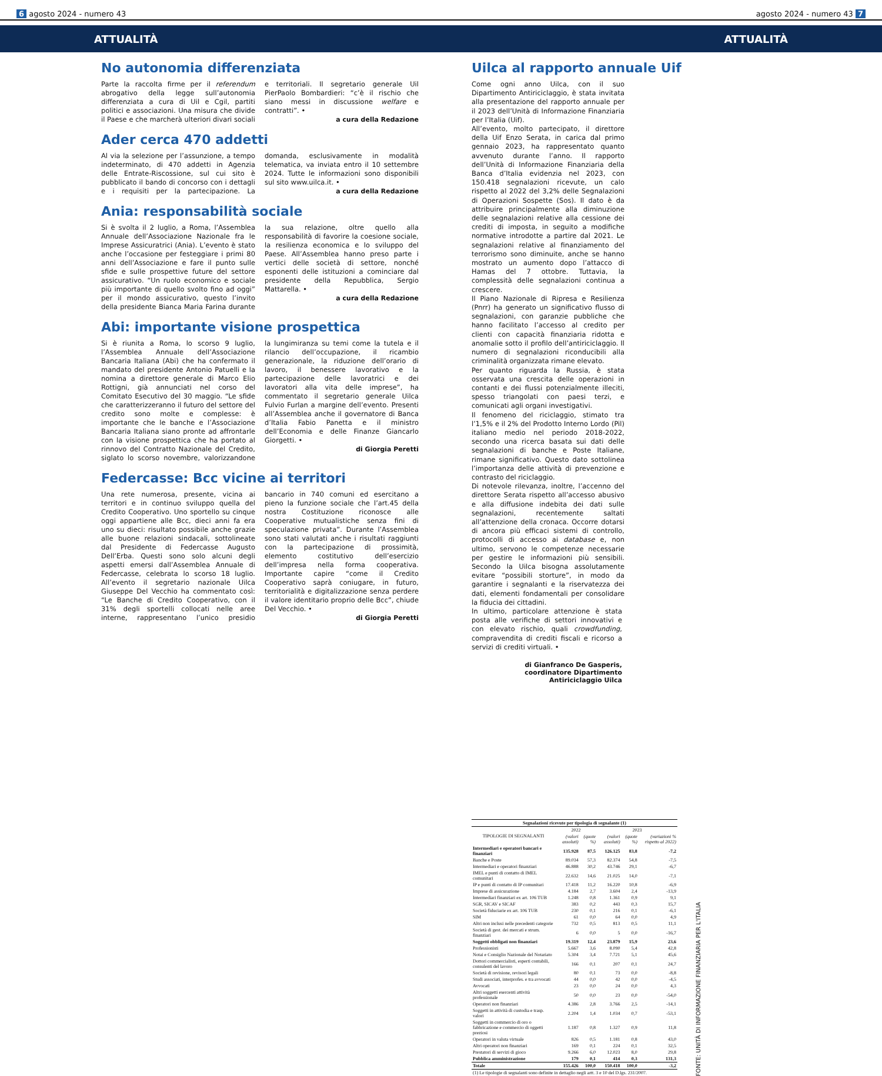6 agosto 2024 - numero 43 agosto 2024 - numero 43 7
ATTUALITÀ ATTUALITÀ
No autonomia differenziata
Parte la raccolta firme per il referendum abrogativo della legge sull’autonomia differenziata a cura di Uil e Cgil, partiti politici e associazioni. Una misura che divide il Paese e che marcherà ulteriori divari sociali e territoriali. Il segretario generale Uil PierPaolo Bombardieri: “c’è il rischio che siano messi in discussione welfare e contratti”. •
a cura della Redazione
Ader cerca 470 addetti
Al via la selezione per l’assunzione, a tempo indeterminato, di 470 addetti in Agenzia delle Entrate-Riscossione, sul cui sito è pubblicato il bando di concorso con i dettagli e i requisiti per la partecipazione. La domanda, esclusivamente in modalità telematica, va inviata entro il 10 settembre 2024. Tutte le informazioni sono disponibili sul sito www.uilca.it. •
a cura della Redazione
Ania: responsabilità sociale
Si è svolta il 2 luglio, a Roma, l’Assemblea Annuale dell’Associazione Nazionale fra le Imprese Assicuratrici (Ania). L’evento è stato anche l’occasione per festeggiare i primi 80 anni dell’Associazione e fare il punto sulle sfide e sulle prospettive future del settore assicurativo. “Un ruolo economico e sociale più importante di quello svolto fino ad oggi” per il mondo assicurativo, questo l’invito della presidente Bianca Maria Farina durante la sua relazione, oltre quello alla responsabilità di favorire la coesione sociale, la resilienza economica e lo sviluppo del Paese. All’Assemblea hanno preso parte i vertici delle società di settore, nonché esponenti delle istituzioni a cominciare dal presidente della Repubblica, Sergio Mattarella. •
a cura della Redazione
Abi: importante visione prospettica
Si è riunita a Roma, lo scorso 9 luglio, l’Assemblea Annuale dell’Associazione Bancaria Italiana (Abi) che ha confermato il mandato del presidente Antonio Patuelli e la nomina a direttore generale di Marco Elio Rottigni, già annunciati nel corso del Comitato Esecutivo del 30 maggio. “Le sfide che caratterizzeranno il futuro del settore del credito sono molte e complesse: è importante che le banche e l’Associazione Bancaria Italiana siano pronte ad affrontarle con la visione prospettica che ha portato al rinnovo del Contratto Nazionale del Credito, siglato lo scorso novembre, valorizzandone la lungimiranza su temi come la tutela e il rilancio dell’occupazione, il ricambio generazionale, la riduzione dell’orario di lavoro, il benessere lavorativo e la partecipazione delle lavoratrici e dei lavoratori alla vita delle imprese”, ha commentato il segretario generale Uilca Fulvio Furlan a margine dell’evento. Presenti all’Assemblea anche il governatore di Banca d’Italia Fabio Panetta e il ministro dell’Economia e delle Finanze Giancarlo Giorgetti. •
di Giorgia Peretti
Federcasse: Bcc vicine ai territori
Una rete numerosa, presente, vicina ai territori e in continuo sviluppo quella del Credito Cooperativo. Uno sportello su cinque oggi appartiene alle Bcc, dieci anni fa era uno su dieci: risultato possibile anche grazie alle buone relazioni sindacali, sottolineate dal Presidente di Federcasse Augusto Dell’Erba. Questi sono solo alcuni degli aspetti emersi dall’Assemblea Annuale di Federcasse, celebrata lo scorso 18 luglio. All’evento il segretario nazionale Uilca Giuseppe Del Vecchio ha commentato così: “Le Banche di Credito Cooperativo, con il 31% degli sportelli collocati nelle aree interne, rappresentano l’unico presidio bancario in 740 comuni ed esercitano a pieno la funzione sociale che l’art.45 della nostra Costituzione riconosce alle Cooperative mutualistiche senza fini di speculazione privata”. Durante l’Assemblea sono stati valutati anche i risultati raggiunti con la partecipazione di prossimità, elemento costitutivo dell’esercizio dell’impresa nella forma cooperativa. Importante capire “come il Credito Cooperativo saprà coniugare, in futuro, territorialità e digitalizzazione senza perdere il valore identitario proprio delle Bcc”, chiude Del Vecchio. •
di Giorgia Peretti
Uilca al rapporto annuale Uif
Come ogni anno Uilca, con il suo Dipartimento Antiriciclaggio, è stata invitata alla presentazione del rapporto annuale per il 2023 dell’Unità di Informazione Finanziaria per l’Italia (Uif).
All’evento, molto partecipato, il direttore della Uif Enzo Serata, in carica dal primo gennaio 2023, ha rappresentato quanto avvenuto durante l’anno. Il rapporto dell’Unità di Informazione Finanziaria della Banca d’Italia evidenzia nel 2023, con 150.418 segnalazioni ricevute, un calo rispetto al 2022 del 3,2% delle Segnalazioni di Operazioni Sospette (Sos). Il dato è da attribuire principalmente alla diminuzione delle segnalazioni relative alla cessione dei crediti di imposta, in seguito a modifiche normative introdotte a partire dal 2021. Le segnalazioni relative al finanziamento del terrorismo sono diminuite, anche se hanno mostrato un aumento dopo l’attacco di Hamas del 7 ottobre. Tuttavia, la complessità delle segnalazioni continua a crescere.
Il Piano Nazionale di Ripresa e Resilienza (Pnrr) ha generato un significativo flusso di segnalazioni, con garanzie pubbliche che hanno facilitato l’accesso al credito per clienti con capacità finanziaria ridotta e anomalie sotto il profilo dell’antiriciclaggio. Il numero di segnalazioni riconducibili alla criminalità organizzata rimane elevato.
Per quanto riguarda la Russia, è stata osservata una crescita delle operazioni in contanti e dei flussi potenzialmente illeciti, spesso triangolati con paesi terzi, e comunicati agli organi investigativi.
Il fenomeno del riciclaggio, stimato tra l’1,5% e il 2% del Prodotto Interno Lordo (Pil) italiano medio nel periodo 2018-2022, secondo una ricerca basata sui dati delle segnalazioni di banche e Poste Italiane, rimane significativo. Questo dato sottolinea l’importanza delle attività di prevenzione e contrasto del riciclaggio.
Di notevole rilevanza, inoltre, l’accenno del direttore Serata rispetto all’accesso abusivo e alla diffusione indebita dei dati sulle segnalazioni, recentemente saltati all’attenzione della cronaca. Occorre dotarsi di ancora più efficaci sistemi di controllo, protocolli di accesso ai database e, non ultimo, servono le competenze necessarie per gestire le informazioni più sensibili. Secondo la Uilca bisogna assolutamente evitare “possibili storture”, in modo da garantire i segnalanti e la riservatezza dei dati, elementi fondamentali per consolidare la fiducia dei cittadini.
In ultimo, particolare attenzione è stata posta alle verifiche di settori innovativi e con elevato rischio, quali crowdfunding, compravendita di crediti fiscali e ricorso a servizi di crediti virtuali. •
di Gianfranco De Gasperis,
coordinatore Dipartimento Antiriciclaggio Uilca
| Segnalazioni ricevute per tipologia di segnalante (1) | | | | | |
| --- | --- | --- | --- | --- | --- |
| TIPOLOGIE DI SEGNALANTI | 2022 | | 2023 | | |
| | (valori assoluti) | (quote %) | (valori assoluti) | (quote %) | (variazioni % rispetto al 2022) |
| Intermediari e operatori bancari e finanziari | 135.928 | 87,5 | 126.125 | 83,8 | -7,2 |
| Banche e Poste | 89.034 | 57,3 | 82.374 | 54,8 | -7,5 |
| Intermediari e operatori finanziari | 46.888 | 30,2 | 43.746 | 29,1 | -6,7 |
| IMEL e punti di contatto di IMEL comunitari | 22.632 | 14,6 | 21.025 | 14,0 | -7,1 |
| IP e punti di contatto di IP comunitari | 17.418 | 11,2 | 16.220 | 10,8 | -6,9 |
| Imprese di assicurazione | 4.184 | 2,7 | 3.604 | 2,4 | -13,9 |
| Intermediari finanziari ex art. 106 TUB | 1.248 | 0,8 | 1.361 | 0,9 | 9,1 |
| SGR, SICAV e SICAF | 383 | 0,2 | 443 | 0,3 | 15,7 |
| Società fiduciarie ex art. 106 TUB | 230 | 0,1 | 216 | 0,1 | -6,1 |
| SIM | 61 | 0,0 | 64 | 0,0 | 4,9 |
| Altri non inclusi nelle precedenti categorie | 732 | 0,5 | 813 | 0,5 | 11,1 |
| Società di gest. dei mercati e strum. finanziari | 6 | 0,0 | 5 | 0,0 | -16,7 |
| Soggetti obbligati non finanziari | 19.319 | 12,4 | 23.879 | 15,9 | 23,6 |
| Professionisti | 5.667 | 3,6 | 8.090 | 5,4 | 42,8 |
| Notai e Consiglio Nazionale del Notariato | 5.304 | 3,4 | 7.721 | 5,1 | 45,6 |
| Dottori commercialisti, esperti contabili, consulenti del lavoro | 166 | 0,1 | 207 | 0,1 | 24,7 |
| Società di revisione, revisori legali | 80 | 0,1 | 73 | 0,0 | -8,8 |
| Studi associati, interprofes. e tra avvocati | 44 | 0,0 | 42 | 0,0 | -4,5 |
| Avvocati | 23 | 0,0 | 24 | 0,0 | 4,3 |
| Altri soggetti esercenti attività professionale | 50 | 0,0 | 23 | 0,0 | -54,0 |
| Operatori non finanziari | 4.386 | 2,8 | 3.766 | 2,5 | -14,1 |
| Soggetti in attività di custodia e trasp. valori | 2.204 | 1,4 | 1.034 | 0,7 | -53,1 |
| Soggetti in commercio di oro o fabbricazione e commercio di oggetti preziosi | 1.187 | 0,8 | 1.327 | 0,9 | 11,8 |
| Operatori in valuta virtuale | 826 | 0,5 | 1.181 | 0,8 | 43,0 |
| Altri operatori non finanziari | 169 | 0,1 | 224 | 0,1 | 32,5 |
| Prestatori di servizi di gioco | 9.266 | 6,0 | 12.023 | 8,0 | 29,8 |
| Pubblica amministrazione | 179 | 0,1 | 414 | 0,3 | 131,3 |
| Totale | 155.426 | 100,0 | 150.418 | 100,0 | -3,2 |
| (1) Le tipologie di segnalanti sono definite in dettaglio negli artt. 3 e 10 del D.lgs. 231/2007. | | | | | |
FONTE: UNITÀ DI INFORMAZIONE FINANZIARIA PER L'ITALIA